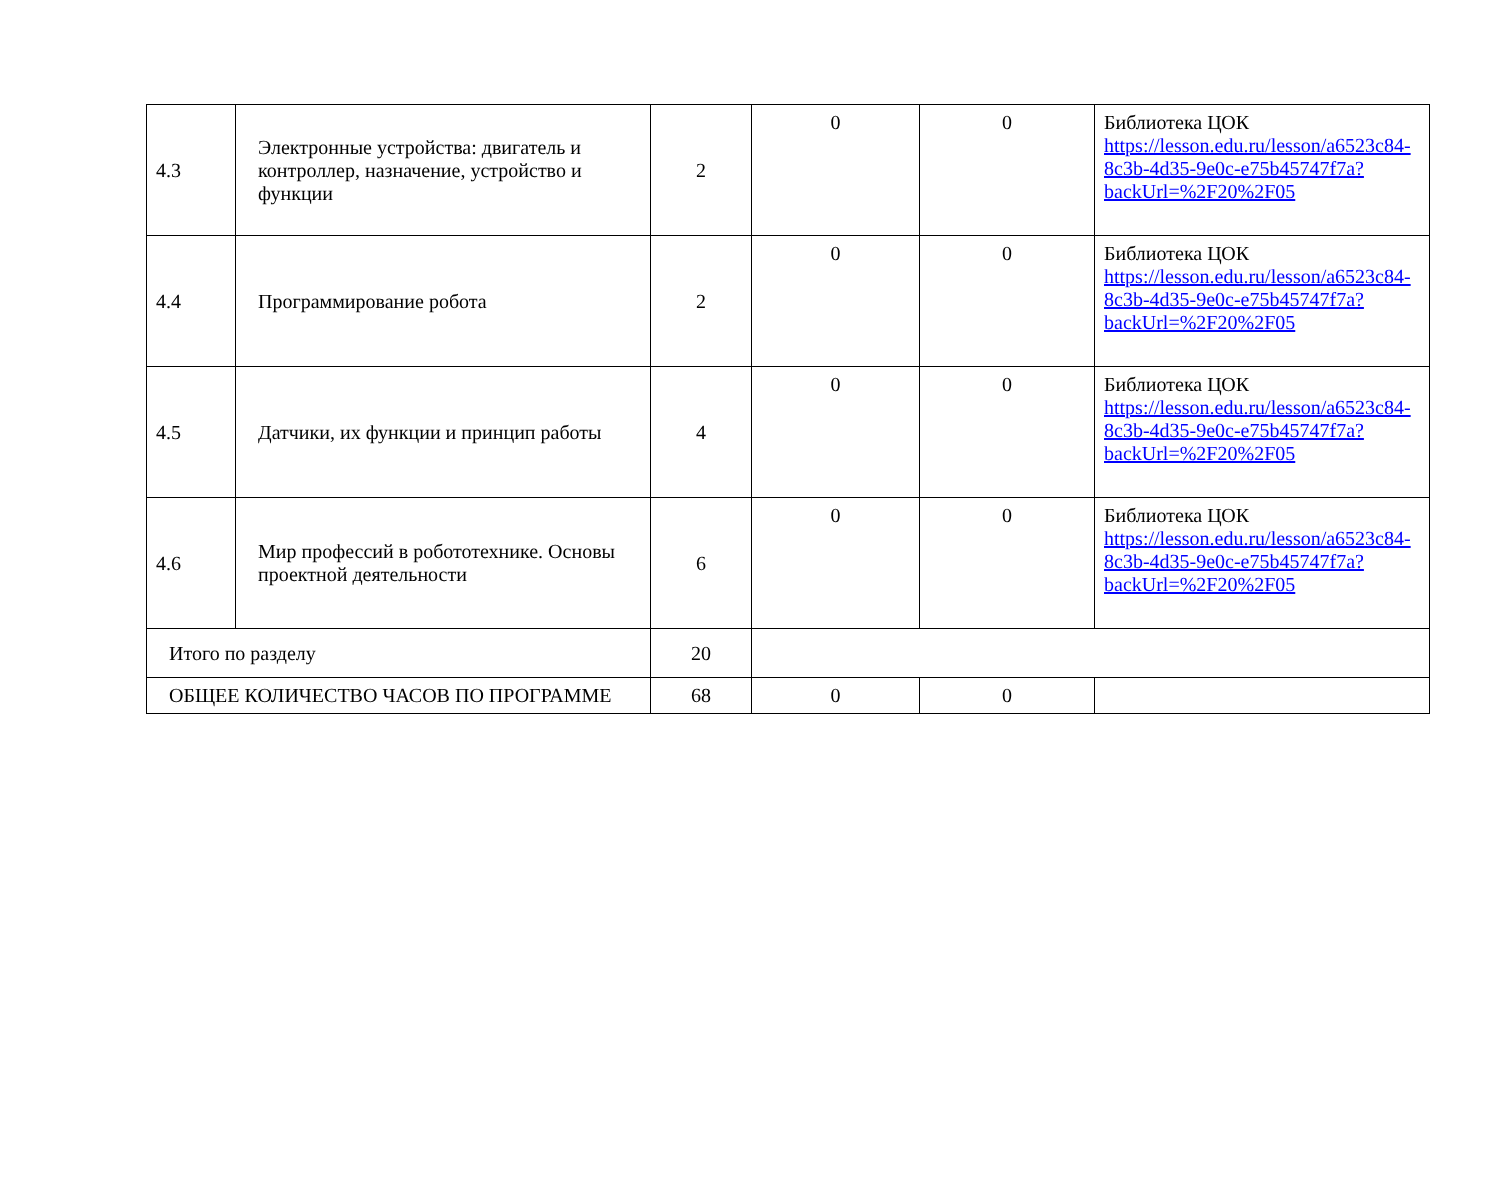| 4.3 | Электронные устройства: двигатель и контроллер, назначение, устройство и функции | 2 | 0 | 0 | Библиотека ЦОК https://lesson.edu.ru/lesson/a6523c84-8c3b-4d35-9e0c-e75b45747f7a?backUrl=%2F20%2F05 |
| 4.4 | Программирование робота | 2 | 0 | 0 | Библиотека ЦОК https://lesson.edu.ru/lesson/a6523c84-8c3b-4d35-9e0c-e75b45747f7a?backUrl=%2F20%2F05 |
| 4.5 | Датчики, их функции и принцип работы | 4 | 0 | 0 | Библиотека ЦОК https://lesson.edu.ru/lesson/a6523c84-8c3b-4d35-9e0c-e75b45747f7a?backUrl=%2F20%2F05 |
| 4.6 | Мир профессий в робототехнике. Основы проектной деятельности | 6 | 0 | 0 | Библиотека ЦОК https://lesson.edu.ru/lesson/a6523c84-8c3b-4d35-9e0c-e75b45747f7a?backUrl=%2F20%2F05 |
| Итого по разделу | | 20 | | | |
| ОБЩЕЕ КОЛИЧЕСТВО ЧАСОВ ПО ПРОГРАММЕ | | 68 | 0 | 0 | |